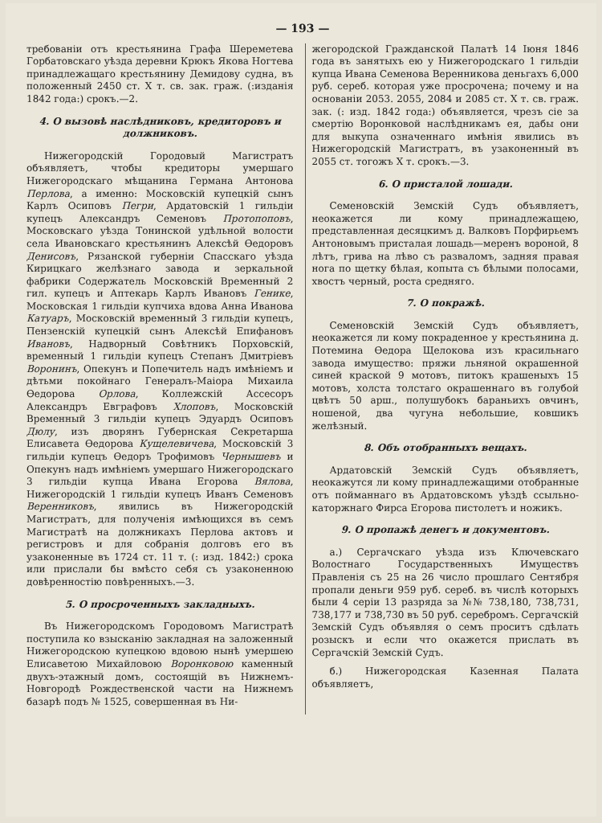— 193 —
требованiи отъ крестьянина Графа Шереметева Горбатовскаго уѣзда деревни Крюкъ Якова Ногтева принадлежащаго крестьянину Демидову судна, въ положенный 2450 ст. X т. св. зак. граж. (:изданiя 1842 года:) срокъ.—2.
4. О вызовѣ наслѣдниковъ, кредиторовъ и должниковъ.
Нижегородскiй Городовый Магистратъ объявляетъ, чтобы кредиторы умершаго Нижегородскаго мѣщанина Германа Антонова Перлова, а именно: Московскiй купецкiй сынъ Карлъ Осиповъ Пегри, Ардатовскiй 1 гильдiи купецъ Александръ Семеновъ Протопоповъ, Московскаго уѣзда Тонинской удѣльной волости села Ивановскаго крестьянинъ Алексѣй Ѳедоровъ Денисовъ, Рязанской губернiи Спасскаго уѣзда Кирицкаго желѣзнаго завода и зеркальной фабрики Содержатель Московскiй Временный 2 гил. купецъ и Аптекарь Карлъ Ивановъ Геникe, Московская 1 гильдiи купчиха вдова Анна Иванова Катуаръ, Московскiй временный 3 гильдiи купецъ, Пензенскiй купецкiй сынъ Алексѣй Епифановъ Ивановъ, Надворный Совѣтникъ Порховскiй, временный 1 гильдiи купецъ Степанъ Дмитрiевъ Воронинъ, Опекунъ и Попечитель надъ имѣнiемъ и дѣтьми покойнаго Генералъ-Маiора Михаила Ѳедорова Орлова, Коллежскiй Ассесоръ Александръ Евграфовъ Хлоповъ, Московскiй Временный 3 гильдiи купецъ Эдуардъ Осиповъ Дюлу, изъ дворянъ Губернская Секретарша Елисавета Ѳедорова Кущелевичева, Московскiй 3 гильдiи купецъ Ѳедоръ Трофимовъ Чернышевъ и Опекунъ надъ имѣнiемъ умершаго Нижегородскаго 3 гильдiи купца Ивана Егорова Вялова, Нижегородскiй 1 гильдiи купецъ Иванъ Семеновъ Веренниковъ, явились въ Нижегородскiй Магистратъ, для полученiя имѣющихся въ семъ Магистратѣ на должникахъ Перлова актовъ и регистровъ и для собранiя долговъ его въ узаконенные въ 1724 ст. 11 т. (: изд. 1842:) срока или прислали бы вмѣсто себя съ узаконенною довѣренностiю повѣренныхъ.—3.
5. О просроченныхъ закладныхъ.
Въ Нижегородскомъ Городовомъ Магистратѣ поступила ко взысканiю закладная на заложенный Нижегородскою купецкою вдовою нынѣ умершею Елисаветою Михайловою Воронковою каменный двухъ-этажный домъ, состоящiй въ Нижнемъ-Новгородѣ Рождественской части на Нижнемъ базарѣ подъ № 1525, совершенная въ Ни-
жегородской Гражданской Палатѣ 14 Iюня 1846 года въ занятыхъ ею у Нижегородскаго 1 гильдiи купца Ивана Семенова Веренникова деньгахъ 6,000 руб. сереб. которая уже просрочена; почему и на основанiи 2053. 2055, 2084 и 2085 ст. X т. св. граж. зак. (: изд. 1842 года:) объявляется, чрезъ сiе за смертiю Воронковой наслѣдникамъ ея, дабы они для выкупа означеннаго имѣнiя явились въ Нижегородскiй Магистратъ, въ узаконенный въ 2055 ст. тогожъ X т. срокъ.—3.
6. О присталой лошади.
Семеновскiй Земскiй Судъ объявляетъ, неокажется ли кому принадлежащею, представленная десяцкимъ д. Валковъ Порфирьемъ Антоновымъ присталая лошадь—меренъ вороной, 8 лѣтъ, грива на лѣво съ разваломъ, задняя правая нога по щетку бѣлая, копыта съ бѣлыми полосами, хвостъ черный, роста средняго.
7. О покражѣ.
Семеновскiй Земскiй Судъ объявляетъ, неокажется ли кому покраденное у крестьянина д. Потемина Ѳедора Щелокова изъ красильнаго завода имущество: пряжи льняной окрашенной синей краской 9 мотовъ, питокъ крашеныхъ 15 мотовъ, холста толстаго окрашеннаго въ голубой цвѣтъ 50 арш., полушубокъ бараньихъ овчинъ, ношеной, два чугуна небольшие, ковшикъ желѣзный.
8. Объ отобранныхъ вещахъ.
Ардатовскiй Земскiй Судъ объявляетъ, неокажутся ли кому принадлежащими отобранные отъ пойманнаго въ Ардатовскомъ уѣздѣ ссыльно-каторжнаго Фирса Егорова пистолетъ и ножикъ.
9. О пропажѣ денегъ и документовъ.
а.) Сергачскаго уѣзда изъ Ключевскаго Волостнаго Государственныхъ Имуществъ Правленiя съ 25 на 26 число прошлаго Сентября пропали деньги 959 руб. сереб. въ числѣ которыхъ были 4 серiи 13 разряда за №№ 738,180, 738,731, 738,177 и 738,730 въ 50 руб. серебромъ. Сергачскiй Земскiй Судъ объявляя о семъ проситъ сдѣлать розыскъ и если что окажется прислать въ Сергачскiй Земскiй Судъ.
б.) Нижегородская Казенная Палата объявляетъ,